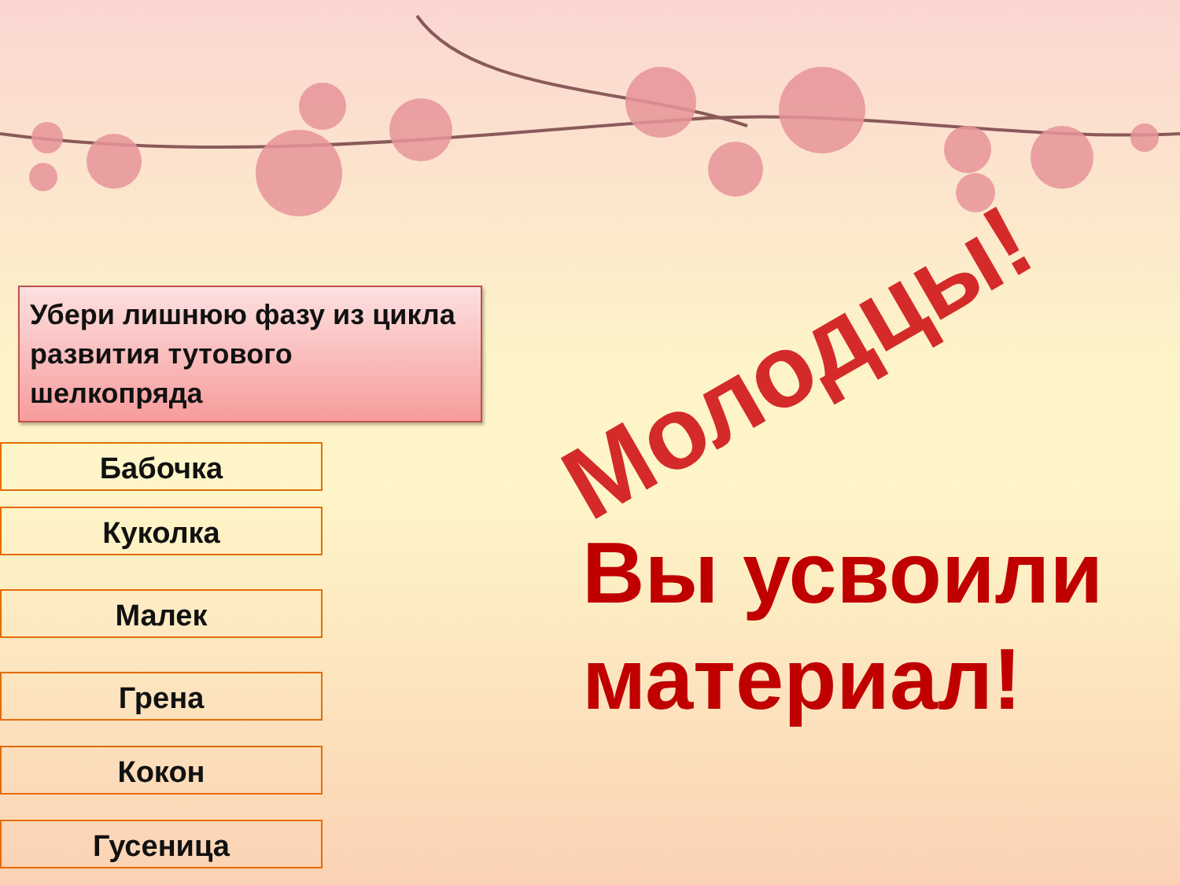Убери лишнюю фазу из цикла развития тутового шелкопряда
Бабочка
Куколка
Малек
Грена
Кокон
Гусеница
Молодцы!
Вы усвоили
материал!